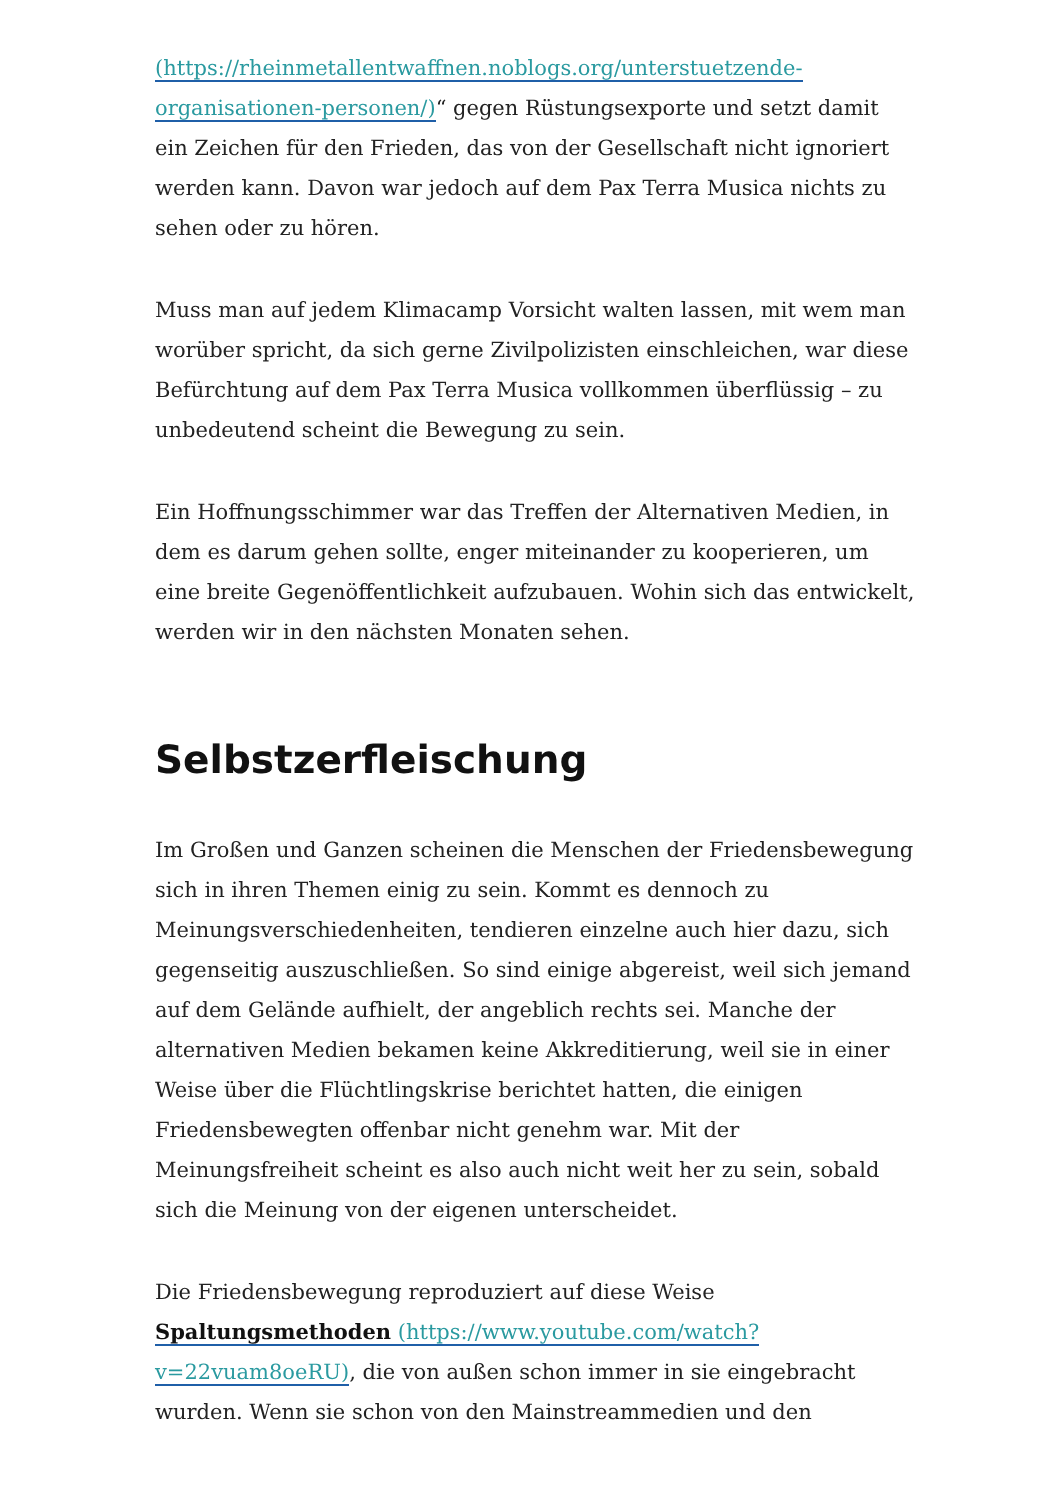(https://rheinmetallentwaffnen.noblogs.org/unterstuetzende-organisationen-personen/)“ gegen Rüstungsexporte und setzt damit ein Zeichen für den Frieden, das von der Gesellschaft nicht ignoriert werden kann. Davon war jedoch auf dem Pax Terra Musica nichts zu sehen oder zu hören.
Muss man auf jedem Klimacamp Vorsicht walten lassen, mit wem man worüber spricht, da sich gerne Zivilpolizisten einschleichen, war diese Befürchtung auf dem Pax Terra Musica vollkommen überflüssig – zu unbedeutend scheint die Bewegung zu sein.
Ein Hoffnungsschimmer war das Treffen der Alternativen Medien, in dem es darum gehen sollte, enger miteinander zu kooperieren, um eine breite Gegenöffentlichkeit aufzubauen. Wohin sich das entwickelt, werden wir in den nächsten Monaten sehen.
Selbstzerfleischung
Im Großen und Ganzen scheinen die Menschen der Friedensbewegung sich in ihren Themen einig zu sein. Kommt es dennoch zu Meinungsverschiedenheiten, tendieren einzelne auch hier dazu, sich gegenseitig auszuschließen. So sind einige abgereist, weil sich jemand auf dem Gelände aufhielt, der angeblich rechts sei. Manche der alternativen Medien bekamen keine Akkreditierung, weil sie in einer Weise über die Flüchtlingskrise berichtet hatten, die einigen Friedensbewegten offenbar nicht genehm war. Mit der Meinungsfreiheit scheint es also auch nicht weit her zu sein, sobald sich die Meinung von der eigenen unterscheidet.
Die Friedensbewegung reproduziert auf diese Weise Spaltungsmethoden (https://www.youtube.com/watch?v=22vuam8oeRU), die von außen schon immer in sie eingebracht wurden. Wenn sie schon von den Mainstreammedien und den